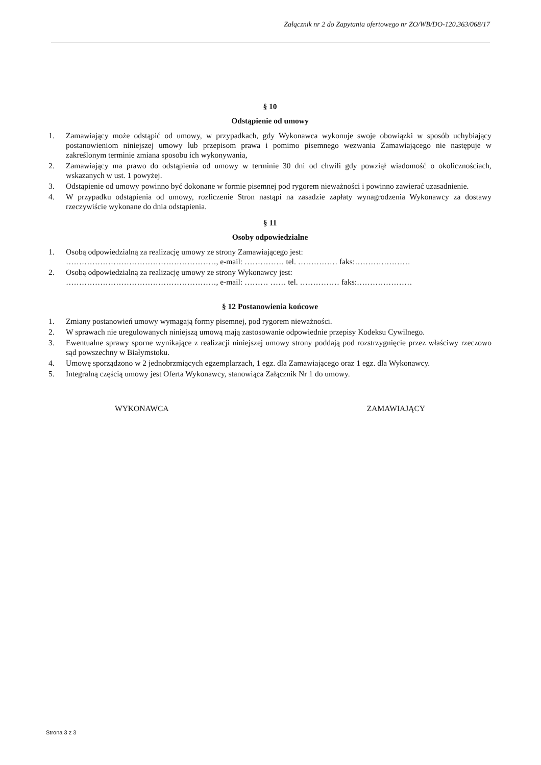Załącznik nr 2 do Zapytania ofertowego nr ZO/WB/DO-120.363/068/17
§ 10
Odstąpienie od umowy
1. Zamawiający może odstąpić od umowy, w przypadkach, gdy Wykonawca wykonuje swoje obowiązki w sposób uchybiający postanowieniom niniejszej umowy lub przepisom prawa i pomimo pisemnego wezwania Zamawiającego nie następuje w zakreślonym terminie zmiana sposobu ich wykonywania,
2. Zamawiający ma prawo do odstąpienia od umowy w terminie 30 dni od chwili gdy powziął wiadomość o okolicznościach, wskazanych w ust. 1 powyżej.
3. Odstąpienie od umowy powinno być dokonane w formie pisemnej pod rygorem nieważności i powinno zawierać uzasadnienie.
4. W przypadku odstąpienia od umowy, rozliczenie Stron nastąpi na zasadzie zapłaty wynagrodzenia Wykonawcy za dostawy rzeczywiście wykonane do dnia odstąpienia.
§ 11
Osoby odpowiedzialne
1. Osobą odpowiedzialną za realizację umowy ze strony Zamawiającego jest:
…………………………………………………, e-mail: …………… tel. …………… faks:…………………
2. Osobą odpowiedzialną za realizację umowy ze strony Wykonawcy jest:
…………………………………………………, e-mail: ……… …… tel. …………… faks:…………………
§ 12 Postanowienia końcowe
1. Zmiany postanowień umowy wymagają formy pisemnej, pod rygorem nieważności.
2. W sprawach nie uregulowanych niniejszą umową mają zastosowanie odpowiednie przepisy Kodeksu Cywilnego.
3. Ewentualne sprawy sporne wynikające z realizacji niniejszej umowy strony poddają pod rozstrzygnięcie przez właściwy rzeczowo sąd powszechny w Białymstoku.
4. Umowę sporządzono w 2 jednobrzmiących egzemplarzach, 1 egz. dla Zamawiającego oraz 1 egz. dla Wykonawcy.
5. Integralną częścią umowy jest Oferta Wykonawcy, stanowiąca Załącznik Nr 1 do umowy.
WYKONAWCA ZAMAWIAJĄCY
Strona 3 z 3